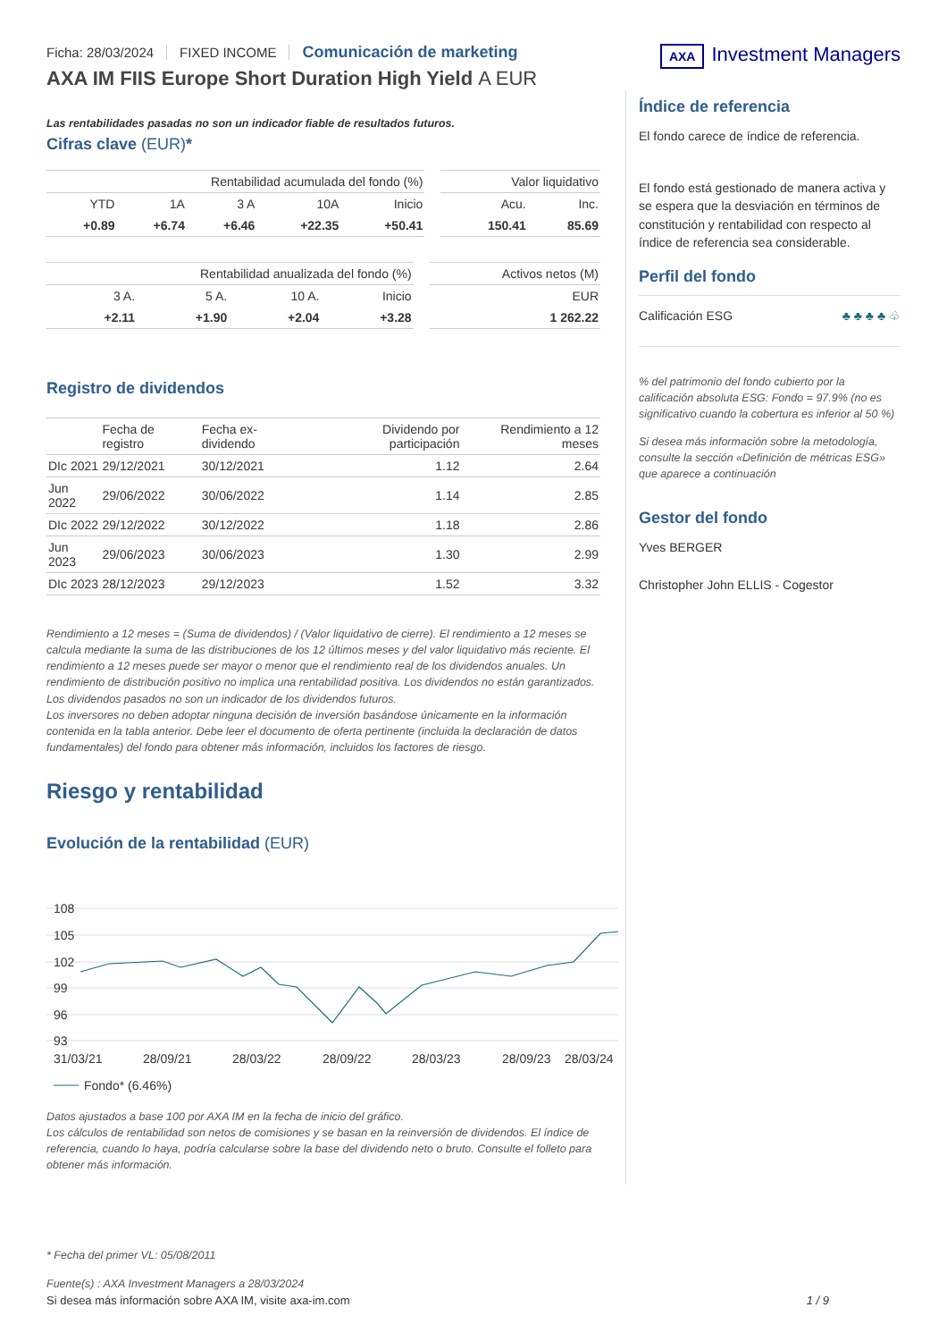Ficha: 28/03/2024 FIXED INCOME Comunicación de marketing
AXA IM FIIS Europe Short Duration High Yield A EUR
AXA Investment Managers
Las rentabilidades pasadas no son un indicador fiable de resultados futuros.
Cifras clave (EUR)*
| Rentabilidad acumulada del fondo (%) | | | | | | Valor liquidativo | |
| --- | --- | --- | --- | --- | --- | --- | --- |
| YTD | 1A | 3 A | 10A | Inicio | | Acu. | Inc. |
| +0.89 | +6.74 | +6.46 | +22.35 | +50.41 | | 150.41 | 85.69 |
| Rentabilidad anualizada del fondo (%) | | | | | Activos netos (M) |
| --- | --- | --- | --- | --- | --- |
| 3 A. | 5 A. | 10 A. | Inicio | | EUR |
| +2.11 | +1.90 | +2.04 | +3.28 | | 1 262.22 |
Registro de dividendos
| | Fecha de registro | Fecha ex-dividendo | Dividendo por participación | Rendimiento a 12 meses |
| --- | --- | --- | --- | --- |
| DIc 2021 | 29/12/2021 | 30/12/2021 | 1.12 | 2.64 |
| Jun 2022 | 29/06/2022 | 30/06/2022 | 1.14 | 2.85 |
| DIc 2022 | 29/12/2022 | 30/12/2022 | 1.18 | 2.86 |
| Jun 2023 | 29/06/2023 | 30/06/2023 | 1.30 | 2.99 |
| DIc 2023 | 28/12/2023 | 29/12/2023 | 1.52 | 3.32 |
Rendimiento a 12 meses = (Suma de dividendos) / (Valor liquidativo de cierre). El rendimiento a 12 meses se calcula mediante la suma de las distribuciones de los 12 últimos meses y del valor liquidativo más reciente. El rendimiento a 12 meses puede ser mayor o menor que el rendimiento real de los dividendos anuales. Un rendimiento de distribución positivo no implica una rentabilidad positiva. Los dividendos no están garantizados. Los dividendos pasados no son un indicador de los dividendos futuros.
Los inversores no deben adoptar ninguna decisión de inversión basándose únicamente en la información contenida en la tabla anterior. Debe leer el documento de oferta pertinente (incluida la declaración de datos fundamentales) del fondo para obtener más información, incluidos los factores de riesgo.
Riesgo y rentabilidad
Evolución de la rentabilidad (EUR)
108
105
102
99
96
93
31/03/21
28/09/21
28/03/22
28/09/22
28/03/23
28/09/23
28/03/24
Fondo* (6.46%)
Datos ajustados a base 100 por AXA IM en la fecha de inicio del gráfico.
Los cálculos de rentabilidad son netos de comisiones y se basan en la reinversión de dividendos. El índice de referencia, cuando lo haya, podría calcularse sobre la base del dividendo neto o bruto. Consulte el folleto para obtener más información.
Índice de referencia
El fondo carece de índice de referencia.
El fondo está gestionado de manera activa y se espera que la desviación en términos de constitución y rentabilidad con respecto al índice de referencia sea considerable.
Perfil del fondo
Calificación ESG ♣ ♣ ♣ ♣ ♧
% del patrimonio del fondo cubierto por la calificación absoluta ESG: Fondo = 97.9% (no es significativo cuando la cobertura es inferior al 50 %)
Si desea más información sobre la metodología, consulte la sección «Definición de métricas ESG» que aparece a continuación
Gestor del fondo
Yves BERGER
Christopher John ELLIS - Cogestor
* Fecha del primer VL: 05/08/2011
Fuente(s) : AXA Investment Managers a 28/03/2024
Si desea más información sobre AXA IM, visite axa-im.com 1 / 9